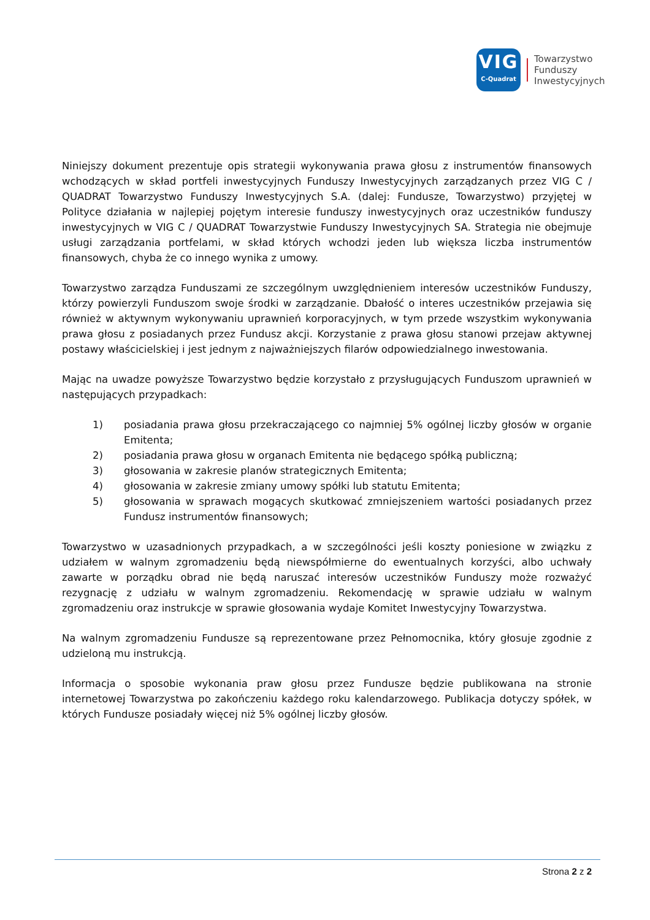VIG
C-Quadrat
Towarzystwo
Funduszy
Inwestycyjnych
Niniejszy dokument prezentuje opis strategii wykonywania prawa głosu z instrumentów finansowych wchodzących w skład portfeli inwestycyjnych Funduszy Inwestycyjnych zarządzanych przez VIG C / QUADRAT Towarzystwo Funduszy Inwestycyjnych S.A. (dalej: Fundusze, Towarzystwo) przyjętej w Polityce działania w najlepiej pojętym interesie funduszy inwestycyjnych oraz uczestników funduszy inwestycyjnych w VIG C / QUADRAT Towarzystwie Funduszy Inwestycyjnych SA. Strategia nie obejmuje usługi zarządzania portfelami, w skład których wchodzi jeden lub większa liczba instrumentów finansowych, chyba że co innego wynika z umowy.
Towarzystwo zarządza Funduszami ze szczególnym uwzględnieniem interesów uczestników Funduszy, którzy powierzyli Funduszom swoje środki w zarządzanie. Dbałość o interes uczestników przejawia się również w aktywnym wykonywaniu uprawnień korporacyjnych, w tym przede wszystkim wykonywania prawa głosu z posiadanych przez Fundusz akcji. Korzystanie z prawa głosu stanowi przejaw aktywnej postawy właścicielskiej i jest jednym z najważniejszych filarów odpowiedzialnego inwestowania.
Mając na uwadze powyższe Towarzystwo będzie korzystało z przysługujących Funduszom uprawnień w następujących przypadkach:
1) posiadania prawa głosu przekraczającego co najmniej 5% ogólnej liczby głosów w organie Emitenta;
2) posiadania prawa głosu w organach Emitenta nie będącego spółką publiczną;
3) głosowania w zakresie planów strategicznych Emitenta;
4) głosowania w zakresie zmiany umowy spółki lub statutu Emitenta;
5) głosowania w sprawach mogących skutkować zmniejszeniem wartości posiadanych przez Fundusz instrumentów finansowych;
Towarzystwo w uzasadnionych przypadkach, a w szczególności jeśli koszty poniesione w związku z udziałem w walnym zgromadzeniu będą niewspółmierne do ewentualnych korzyści, albo uchwały zawarte w porządku obrad nie będą naruszać interesów uczestników Funduszy może rozważyć rezygnację z udziału w walnym zgromadzeniu. Rekomendację w sprawie udziału w walnym zgromadzeniu oraz instrukcje w sprawie głosowania wydaje Komitet Inwestycyjny Towarzystwa.
Na walnym zgromadzeniu Fundusze są reprezentowane przez Pełnomocnika, który głosuje zgodnie z udzieloną mu instrukcją.
Informacja o sposobie wykonania praw głosu przez Fundusze będzie publikowana na stronie internetowej Towarzystwa po zakończeniu każdego roku kalendarzowego. Publikacja dotyczy spółek, w których Fundusze posiadały więcej niż 5% ogólnej liczby głosów.
Strona 2 z 2